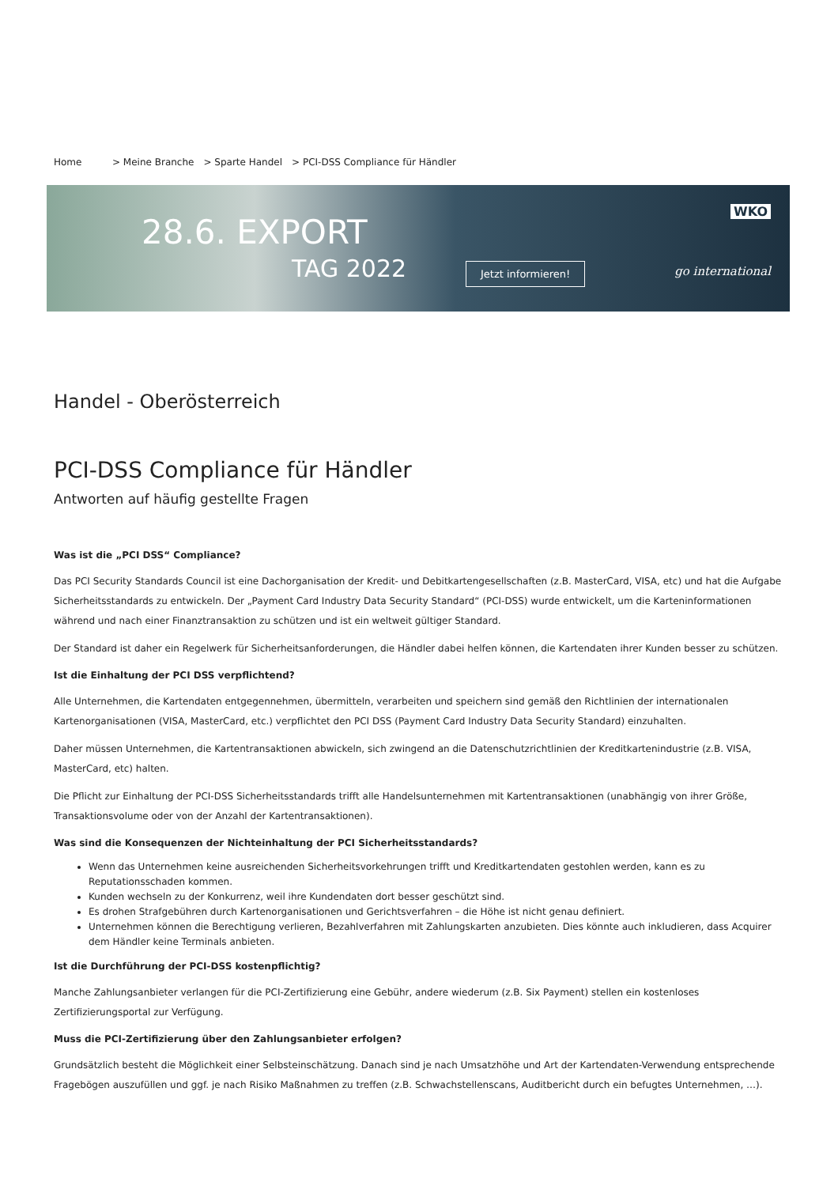Home > Meine Branche > Sparte Handel > PCI-DSS Compliance für Händler
28.6. EXPORT
TAG 2022
Jetzt informieren!
WKO
go international
Handel - Oberösterreich
PCI-DSS Compliance für Händler
Antworten auf häufig gestellte Fragen
Was ist die „PCI DSS“ Compliance?
Das PCI Security Standards Council ist eine Dachorganisation der Kredit- und Debitkartengesellschaften (z.B. MasterCard, VISA, etc) und hat die Aufgabe Sicherheitsstandards zu entwickeln. Der „Payment Card Industry Data Security Standard“ (PCI-DSS) wurde entwickelt, um die Karteninformationen während und nach einer Finanztransaktion zu schützen und ist ein weltweit gültiger Standard.
Der Standard ist daher ein Regelwerk für Sicherheitsanforderungen, die Händler dabei helfen können, die Kartendaten ihrer Kunden besser zu schützen.
Ist die Einhaltung der PCI DSS verpflichtend?
Alle Unternehmen, die Kartendaten entgegennehmen, übermitteln, verarbeiten und speichern sind gemäß den Richtlinien der internationalen Kartenorganisationen (VISA, MasterCard, etc.) verpflichtet den PCI DSS (Payment Card Industry Data Security Standard) einzuhalten.
Daher müssen Unternehmen, die Kartentransaktionen abwickeln, sich zwingend an die Datenschutzrichtlinien der Kreditkartenindustrie (z.B. VISA, MasterCard, etc) halten.
Die Pflicht zur Einhaltung der PCI-DSS Sicherheitsstandards trifft alle Handelsunternehmen mit Kartentransaktionen (unabhängig von ihrer Größe, Transaktionsvolume oder von der Anzahl der Kartentransaktionen).
Was sind die Konsequenzen der Nichteinhaltung der PCI Sicherheitsstandards?
Wenn das Unternehmen keine ausreichenden Sicherheitsvorkehrungen trifft und Kreditkartendaten gestohlen werden, kann es zu Reputationsschaden kommen.
Kunden wechseln zu der Konkurrenz, weil ihre Kundendaten dort besser geschützt sind.
Es drohen Strafgebühren durch Kartenorganisationen und Gerichtsverfahren – die Höhe ist nicht genau definiert.
Unternehmen können die Berechtigung verlieren, Bezahlverfahren mit Zahlungskarten anzubieten. Dies könnte auch inkludieren, dass Acquirer dem Händler keine Terminals anbieten.
Ist die Durchführung der PCI-DSS kostenpflichtig?
Manche Zahlungsanbieter verlangen für die PCI-Zertifizierung eine Gebühr, andere wiederum (z.B. Six Payment) stellen ein kostenloses Zertifizierungsportal zur Verfügung.
Muss die PCI-Zertifizierung über den Zahlungsanbieter erfolgen?
Grundsätzlich besteht die Möglichkeit einer Selbsteinschätzung. Danach sind je nach Umsatzhöhe und Art der Kartendaten-Verwendung entsprechende Fragebögen auszufüllen und ggf. je nach Risiko Maßnahmen zu treffen (z.B. Schwachstellenscans, Auditbericht durch ein befugtes Unternehmen, …).